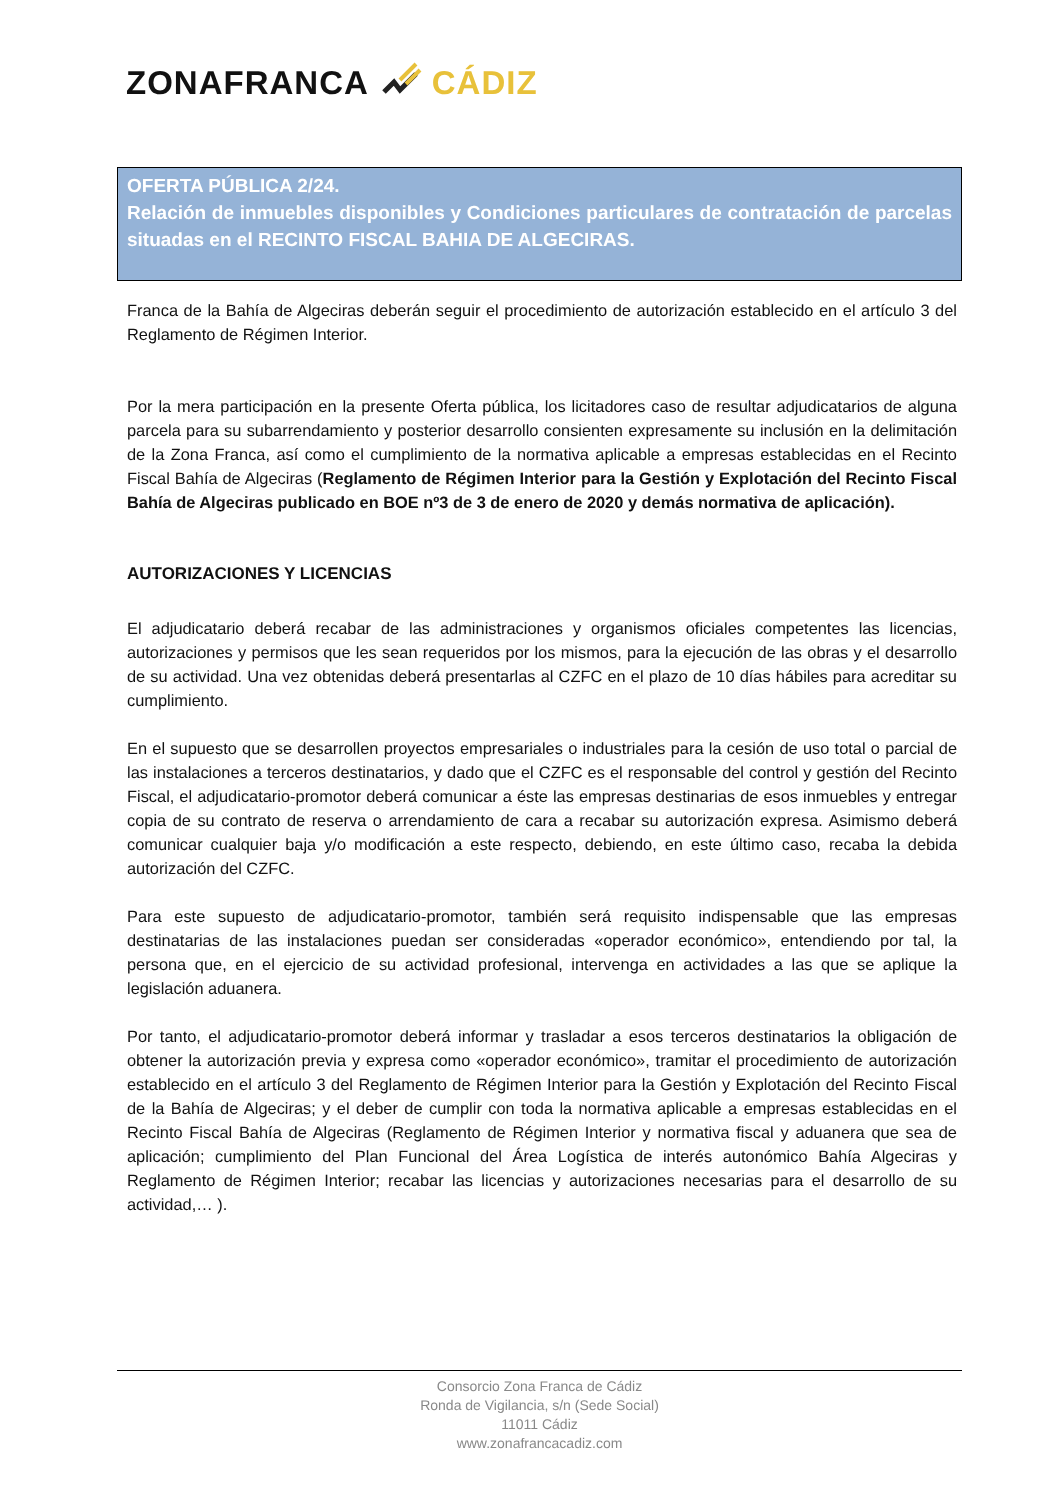ZONAFRANCA CÁDIZ
OFERTA PÚBLICA 2/24.
Relación de inmuebles disponibles y Condiciones particulares de contratación de parcelas situadas en el RECINTO FISCAL BAHIA DE ALGECIRAS.
Franca de la Bahía de Algeciras deberán seguir el procedimiento de autorización establecido en el artículo 3 del Reglamento de Régimen Interior.
Por la mera participación en la presente Oferta pública, los licitadores caso de resultar adjudicatarios de alguna parcela para su subarrendamiento y posterior desarrollo consienten expresamente su inclusión en la delimitación de la Zona Franca, así como el cumplimiento de la normativa aplicable a empresas establecidas en el Recinto Fiscal Bahía de Algeciras (Reglamento de Régimen Interior para la Gestión y Explotación del Recinto Fiscal Bahía de Algeciras publicado en BOE nº3 de 3 de enero de 2020 y demás normativa de aplicación).
AUTORIZACIONES Y LICENCIAS
El adjudicatario deberá recabar de las administraciones y organismos oficiales competentes las licencias, autorizaciones y permisos que les sean requeridos por los mismos, para la ejecución de las obras y el desarrollo de su actividad. Una vez obtenidas deberá presentarlas al CZFC en el plazo de 10 días hábiles para acreditar su cumplimiento.
En el supuesto que se desarrollen proyectos empresariales o industriales para la cesión de uso total o parcial de las instalaciones a terceros destinatarios, y dado que el CZFC es el responsable del control y gestión del Recinto Fiscal, el adjudicatario-promotor deberá comunicar a éste las empresas destinarias de esos inmuebles y entregar copia de su contrato de reserva o arrendamiento de cara a recabar su autorización expresa. Asimismo deberá comunicar cualquier baja y/o modificación a este respecto, debiendo, en este último caso, recaba la debida autorización del CZFC.
Para este supuesto de adjudicatario-promotor, también será requisito indispensable que las empresas destinatarias de las instalaciones puedan ser consideradas «operador económico», entendiendo por tal, la persona que, en el ejercicio de su actividad profesional, intervenga en actividades a las que se aplique la legislación aduanera.
Por tanto, el adjudicatario-promotor deberá informar y trasladar a esos terceros destinatarios la obligación de obtener la autorización previa y expresa como «operador económico», tramitar el procedimiento de autorización establecido en el artículo 3 del Reglamento de Régimen Interior para la Gestión y Explotación del Recinto Fiscal de la Bahía de Algeciras; y el deber de cumplir con toda la normativa aplicable a empresas establecidas en el Recinto Fiscal Bahía de Algeciras (Reglamento de Régimen Interior y normativa fiscal y aduanera que sea de aplicación; cumplimiento del Plan Funcional del Área Logística de interés autonómico Bahía Algeciras y Reglamento de Régimen Interior; recabar las licencias y autorizaciones necesarias para el desarrollo de su actividad,… ).
Consorcio Zona Franca de Cádiz
Ronda de Vigilancia, s/n (Sede Social)
11011 Cádiz
www.zonafrancacadiz.com